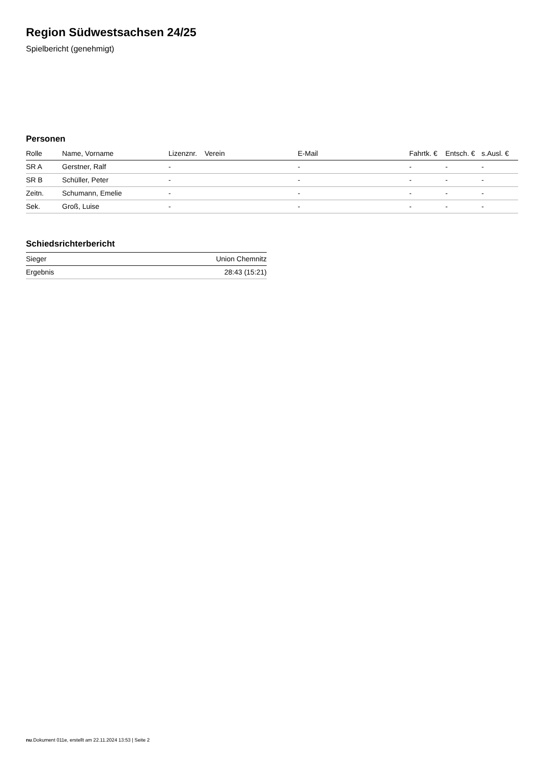Region Südwestsachsen 24/25
Spielbericht (genehmigt)
Personen
| Rolle | Name, Vorname | Lizenznr. | Verein | E-Mail | Fahrtk. € | Entsch. € | s.Ausl. € |
| --- | --- | --- | --- | --- | --- | --- | --- |
| SR A | Gerstner, Ralf | - | | - | - | - | - |
| SR B | Schüller, Peter | - | | - | - | - | - |
| Zeitn. | Schumann, Emelie | - | | - | - | - | - |
| Sek. | Groß, Luise | - | | - | - | - | - |
Schiedsrichterbericht
| Sieger | Union Chemnitz |
| Ergebnis | 28:43 (15:21) |
nu.Dokument 011e, erstellt am 22.11.2024 13:53 | Seite 2